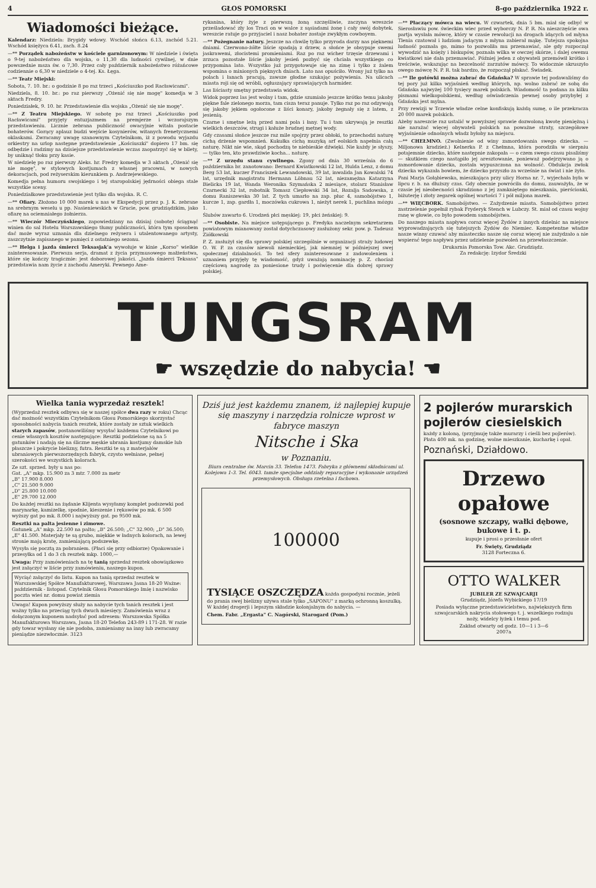4 GŁOS POMORSKI 8-go października 1922 r.
Wiadomości bieżące.
Kalendarz: Niedziela: Brygidy wdowy. Wschód słońca 6.13, zachód 5.21. Wschód księżyca 6.41, zach. 8.24
—** Porządek nabożeństw w kościele garnizonowym: W niedziele i święta o 9-tej nabożeństwo dla wojska, o 11,30 dla ludności cywilnej, w dnie powszednie msza św. o 7,30. Przez cały październik nabożeństwo różańcowe codziennie o 6,30 w niedziele o 4-tej. Ks. Łęga.
—** Teatr Miejski:
Sobota, 7. 10. br.: o godzinie 8 po raz trzeci „Kościuszko pod Racławicami".
Niedziela, 8. 10. br.: po raz pierwszy „Ożenić się nie mogę" komedja w 3 aktach Fredry.
Poniedziałek, 9. 10. br. Przedstawienie dla wojska „Ożenić się nie mogę".
—** Z Teatru Miejskiego. W sobotę po raz trzeci „Kościuszko pod Racławicami" przyjęty entuzjazmem na premjerze i wczorajszym przedstawieniu. Licznie zebrana publiczność owacyjnie witała postacie bohaterów. Gorący aplauz budzi wejście kosynierów, witanych frenetycznemi oklaskami. Zwracamy uwagę szanownym Czytelnikom, iż z powodu wyjazdu orkiestry na urlop następne przedstawienie „Kościuszki" dopiero 17 bm. się odbędzie i radzimy na dzisiejsze przedstawienie wczas zaopatrzyć się w bilety, by uniknąć tłoku przy kasie.
W niedzielę po raz pierwszy Aleks. hr. Fredry komedja w 3 aktach „Ożenić się nie mogę", w stylowych kostjumach z własnej pracowni, w nowych dekoracjach, pod reżyserskim kierunkiem p. Andrzejewskiego.
Komedja pełna humoru swojskiego i tej staropolskiej jędrności obiega stale wszystkie sceny.
Poniedziałkowe przedstawienie jest tylko dla wojska. R. C.
—** Ofiary. Złożono 10 000 marek u nas w Ekspedycji przez p. J. K. zebrane na srebrnym weselu u pp. Nasieniewskich w Grucie, pow. grudziądzkim, jako ofiarę na ociemniałego żołnierza.
—** Wieczór Mieczyńskiego, zapowiedziany na dzisiaj (sobotę) ściągnąć winien do sal Hotelu Warszawskiego tłumy publiczności, która tym sposobem dać może wyraz uznania dla dzielnego reżysera i utalentowanego artysty, zaszczytnie zapisanego w pamięci z ostatniego sezonu.
—** Helga i jazda śmierci Teksasjak'a wywołuje w kinie „Korso" wielkie zainteresowanie. Pierwsza serja, dramat z życia przymusowego małżeństwa, które się kończy tragicznie: jest doborowej jakości. „Jazda śmierci Teksasa" przedstawia nam życie z zachodu Ameryki. Pewnego Ame-
rykanina, który żyje z pierwszą żoną szczęśliwie, zaczyna wreszcie prześladować zły los Traci on w walce z sąsiadami żonę i cały swój dobytek, wreszcie ratuje go przyjaciel i nasz bohater zostaje zwykłym cowboyem.
—** Pożegnanie natury. Jeszcze na chwilę tylko przyroda darzy nas pięknemi dniami. Czerwono-żółte liście spadają z drzew, a słońce je obsypuje swemi jaskrawemi, złocistemi promieniami. Raz po raz wicher trzęsie drzewami i zrzuca pozostałe liście jakoby jesień pozbyć się chciała wszystkiego co przypomina lato. Wszystko już przygotowuje się na zimę i tylko z żalem wspomina o minionych pięknych dniach. Lato nas opuściło. Wrony już tylko na polach i łanach pracują, zawsze głodne szukając pożywienia. Na ulicach miasta roji się od wróbli, ogłuszający sprawiających harmider.
Las liściasty smętny przedstawia widok.
Widok poprzez las jest wolny i tam, gdzie szumiało jeszcze krótko temu jakoby piękne fale zielonego morza, tam cisza teraz panuje. Tylko raz po raz odzywają się jakoby jękiem ogołocone z liści konary, jakoby żegnały się z latem, z jesienią.
Czarne i smętne leżą przed nami pola i łany. Tu i tam ukrywają je resztki wielkich deszczów, strugi i kałuże brudnej mętnej wody.
Gdy czasami słońce jeszcze raz mile spojrzy przez obłoki, to przechodzi naturę cichą drżenie wspomnień. Kukułka cichą muzyką arf eolskich napełnia całą naturę. Nikt nie wie, skąd pochodzą te niebieskie dźwięki. Nie każdy je słyszy, — tylko ten, kto prawdziwie kocha... naturę.
—** Z urzędu stanu cywilnego. Zgony od dnia 30 września do 6 października br. zanotowano: Bernard Kwiatkowski 12 lat, Hulda Lenz, z domu Berg 53 lat, kuczer Franciszek Lewandowski, 39 lat, inwalida Jan Kowalski 74 lat, urzędnik magistratu Hermann Löbnau 52 lat, niezamężna Katarzyna Bielicka 19 lat, Wanda Weronika Szymańska 2 miesiące, stolarz Stanisław Czarnecki 32 lat, robotnik Tomasz Ciepłowski 34 lat, Rozalja Sadowska, z domu Raniszewska 30 lat. Z tych umarło na zap. płuc 4, samobójstwo 1, kurcze 1, zap. gardła 1, moczówka cukrowa 1, nieżyt nerek 1, puchlina mózgu 1.
Ślubów zawarto 6. Urodzeń płci męskiej: 19, płci żeńskiej: 9.
—** Osobiste. Na miejsce ustępującego p. Fredyka naczelnym sekretarzem powiatowym mianowany został dotychczasowy zasłużony sekr. pow. p. Tadeusz Ziółkowski
P. Z. zasłużył się dla sprawy polskiej szczególnie w organizacji straży ludowej O. W. P. za czasów niewoli niemieckiej, jak niemniej w późniejszej swej społecznej działalności. To też sfery zainteresowane z zadowoleniem i uznaniem przyjęły tę wiadomość, gdyż uważają nominację p. Z. chociaż częściową nagrodę za poniesione trudy i poświęcenie dla dobrej sprawy polskiej.
—** Płaczący mówca na wiecu. W czwartek, dnia 5 bm. miał się odbyć w Sierosławiu pow. świeckim wiec przed wyborczy N. P. R. Na nieszczęście owa partja wysłała mówcę, który w czasie rewolucji na drogach idących od młyna Tlenia czatował i ludziom jadącym z młyna zabierał mąkę. Tutejsza spokojna ludność poznała go, mimo to pozwoliła mu przemawiać, ale gdy rozpoczął wywodzić na księży i biskupów, poznała wilka w owczej skórze, i dalej owemu kwiatkowi nie dała przemawiać. Później jeden z obywateli przemówił krótko i treściwie, wskazując na bezcelność zarzutów mówcy. To widocznie skruszyło owego mówcę N. P. R. tak bardzo, że rozpoczął płakać. Świadek.
—** Ile gotówki można zabrać do Gdańska? W sprawie tej podawaliśmy do tej pory już kilka wyjaśnień według których, np. wolno zabrać ze sobą do Gdańska najwyżej 100 tysięcy marek polskich. Wiadomość ta podana za kilku pismami wielkopolskiemi, według oświadczenia pewnej osoby przybyłej z Gdańska jest mylna.
Przy rewizji w Tczewie władze celne konfiskują każdą sumę, o ile przekracza 20 000 marek polskich.
Ażeby nareszcie raz ustalić w powyższej sprawie dozwoloną kwotę pieniężną i nie narażać więcej obywateli polskich na poważne straty, szczegółowe wyjaśnienie odnośnych władz byłoby na miejscu.
—** CHEŁMNO. (Zwolnienie od winy zamordowania swego dziecka. — Miljonowa kradzież.) Kelnerka P. z Chełmna, która porodziła w sierpniu potajemnie dziecko, które następnie zakopała — o czem swego czasu pisaliśmy — skutkiem czego nastąpiło jej aresztowanie, ponieważ podejrzywano ją o zamordowanie dziecka, została wypuszczona na wolność. Obdukcja zwłok dziecka wykazała bowiem, że dziecko przyszło za wcześnie na świat i nie żyło.
Pani Marja Gołąbiewska, mieszkająca przy ulicy Horna nr. 7, wyjechała była w lipcu r. b. na dłuższy czas. Gdy obecnie powróciła do domu, zauważyła, że w czasie jej nieobecności skradziono z jej zamkniętego mieszkania, pierścionki, biżuterję i złoty zegarek ogólnej wartości 7 i pół miljona marek.
—** WIĘCBORK. Samobójstwo. — Zażydzenie miasta. Samobójstwo przez zastrzelenie popełnił rybak Fryderyk Stench w Lubczy. St. miał od czasu wojny ranę w głowie, co było powodem samobójstwa.
Do naszego miasta napływa coraz więcej Żydów z innych dzielnic na miejsce wyprowadzających się tutejszych Żydów do Niemiec. Kompetentne władze nasze winny czuwać aby miasteczko nasze się coraz więcej nie zażydzało a nie wspierać tego napływu przez udzielenie pozwoleń na przewłaszczenie.
Drukarnia Pomorska Tow. Akc. Grudziądz.
Za redakcję: Izydor Średzki
TUNGSRAM
☛ wszędzie do nabycia! ☚
Wielka tania wyprzedaż resztek!
(Wyprzedaż resztek odbywa się w naszej spółce dwa razy w roku) Chcąc dać możność wszystkim Czytelnikom Głosu Pomorskiego skorzystać sposobności nabycia tanich resztek, które zostały ze sztuk wielkich starych zapasów, postanowiliśmy wysyłać każdemu Czytelnikowi po cenie własnych kosztów następujące: Resztki podzielone są na 5 gatunków i nadają się na śliczne męskie ubrania kostjumy damskie lub płaszcze i pokrycie bielizny, futra. Resztki te są z materjałów ubraniowych pierwszorzędnych fabryk, czysto wełniane, pełnej szerokości we wszystkich kolorach.
Ze szt. sprzed. były u nas po:
Gat. „A" mkp. 15.900 za 3 mtr. 7.000 za metr
„B" 17.900 8.000
„C" 21.500 9.000
„D" 25.800 10.000
„E" 29.700 12.000
Do każdej resztki na żądanie Klijenta wysyłamy komplet podszewki pod marynarkę, kamizelkę, spodnie, kieszenie i rękawów po mk. 6 500 wyższy gat po mk. 8.000 i najwyższy gat. po 9500 mk.
Resztki na palta jesienne i zimowe.
Gatunek „A" mkp. 22.500 na palto; „B" 26.500; „C" 32.900; „D" 36.500; „E" 41.500. Materjały te są grubo, miękkie w ładnych kolorach, na lewej stronie mają kratę, zamieniającą podszewkę.
Wysyła się pocztą za pobraniem. (Płaci się przy odbiorze) Opakowanie i przesyłka od 1 do 3 ch resztek mkp. 1000,—
Uwaga: Przy zamówieniach na tę tanią sprzedaż resztek obowiązkowo jest załączyć w liście przy zamówieniu, naszego kupon.
Wyciąć załączyć do listu. Kupon na tanią sprzedaż resztek w Warszawskiej Spółce Manufakturowej, Warszawa Jasna 18-20 Ważne: październik - listopad. Czytelnik Głosu Pomorskiego Imię i nazwisko poczta wieś nr. domu powiat ziemia
Uwaga! Kupon powyższy służy na nabycie tych tanich resztek i jest ważny tylko na przeciąg tych dwuch miesięcy. Zamówienia wraz z dołączonym kuponem nadsyłać pod adresem: Warszawska Spółka Manufakturowa Warszawa, Jasna 18-20 Telefon 243-89 i 171-28. W razie gdy towar wysłany się nie podoba, zamieniamy na inny lub zwracamy pieniądze niezwłocznie. 3123
Dziś już jest każdemu znanem, iż najlepiej kupuje się maszyny i narzędzia rolnicze wprost w fabryce maszyn
Nitsche i Ska
w Poznaniu.
Biura centralne św. Marcin 33. Telefon 1473. Fabryka z głównemi składnicami ul. Kolejowa 1-3. Tel. 6043. tamże specjalne oddziały reparacyjne i wykonanie urządzeń przemysłowych. Obsługa rzetelna i fachowa.
100000
TYSIĄCE OSZCZĘDZA każda gospodyni rocznie, jeżeli do prania swej bielizny używa stale tylko „SAPONU" z marką ochronną koszulką. W każdej drogerji i lepszym składzie kolonjalnym do nabycia. —
Chem. Fabr. „Ergasta" C. Nagórski, Starogard (Pom.)
2 pojlerów murarskich
pojlerów ciesielskich
każdy z koloną, (przyjmuję także murarzy i cieśli bez pojlerów). Płata 400 mk. na godzinę, wolne mieszkanie, kucharkę i opał.
Poznański, Działdowo.
Drzewo
opałowe
(sosnowe szczapy, wałki dębowe, bukowe i t. p.
kupuje i prosi o przesłanie ofert
Fr. Święty, Grudziądz
3128 Forteczna 6.
OTTO WALKER
JUBILER ZE SZWAJCARJI
Grudziądz, Józefa Wybickiego 17/19
Posiada wyłączne przedstawicielstwo, największych firm szwajcarskich nakrycia stołowego t. j. wszelkiego rodzaju noży, widelcy łyżek i temu pod.
Zakład otwarty od godz. 10—1 i 3—6
2007a